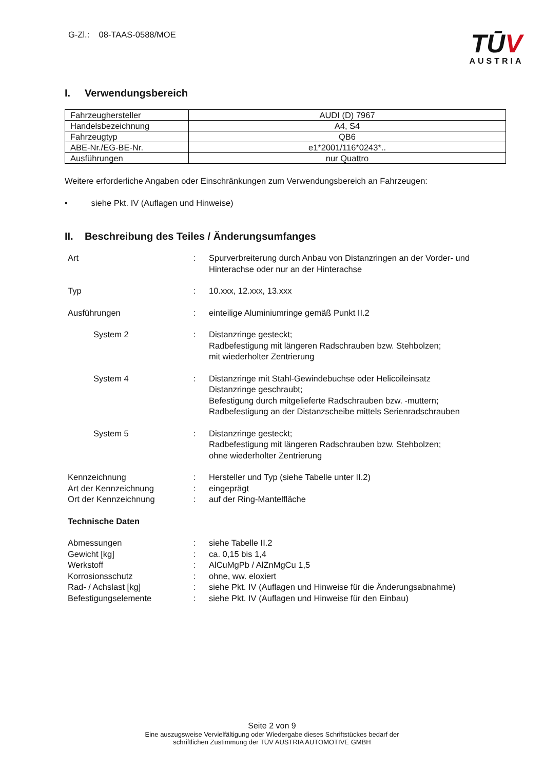G-Zl.: 08-TAAS-0588/MOE
TŪV
AUSTRIA
I. Verwendungsbereich
| Fahrzeughersteller | AUDI (D) 7967 |
| Handelsbezeichnung | A4, S4 |
| Fahrzeugtyp | QB6 |
| ABE-Nr./EG-BE-Nr. | e1*2001/116*0243*.. |
| Ausführungen | nur Quattro |
Weitere erforderliche Angaben oder Einschränkungen zum Verwendungsbereich an Fahrzeugen:
• siehe Pkt. IV (Auflagen und Hinweise)
II. Beschreibung des Teiles / Änderungsumfanges
| Art | : | Spurverbreiterung durch Anbau von Distanzringen an der Vorder- und Hinterachse oder nur an der Hinterachse |
| Typ | : | 10.xxx, 12.xxx, 13.xxx |
| Ausführungen | : | einteilige Aluminiumringe gemäß Punkt II.2 |
| System 2 | : | Distanzringe gesteckt; Radbefestigung mit längeren Radschrauben bzw. Stehbolzen; mit wiederholter Zentrierung |
| System 4 | : | Distanzringe mit Stahl-Gewindebuchse oder Helicoileinsatz Distanzringe geschraubt; Befestigung durch mitgelieferte Radschrauben bzw. -muttern; Radbefestigung an der Distanzscheibe mittels Serienradschrauben |
| System 5 | : | Distanzringe gesteckt; Radbefestigung mit längeren Radschrauben bzw. Stehbolzen; ohne wiederholter Zentrierung |
| Kennzeichnung | : | Hersteller und Typ (siehe Tabelle unter II.2) |
| Art der Kennzeichnung | : | eingeprägt |
| Ort der Kennzeichnung | : | auf der Ring-Mantelfläche |
| Technische Daten | | |
| Abmessungen | : | siehe Tabelle II.2 |
| Gewicht [kg] | : | ca. 0,15 bis 1,4 |
| Werkstoff | : | AlCuMgPb / AlZnMgCu 1,5 |
| Korrosionsschutz | : | ohne, ww. eloxiert |
| Rad- / Achslast [kg] | : | siehe Pkt. IV (Auflagen und Hinweise für die Änderungsabnahme) |
| Befestigungselemente | : | siehe Pkt. IV (Auflagen und Hinweise für den Einbau) |
Seite 2 von 9
Eine auszugsweise Vervielfältigung oder Wiedergabe dieses Schriftstückes bedarf der
schriftlichen Zustimmung der TÜV AUSTRIA AUTOMOTIVE GMBH